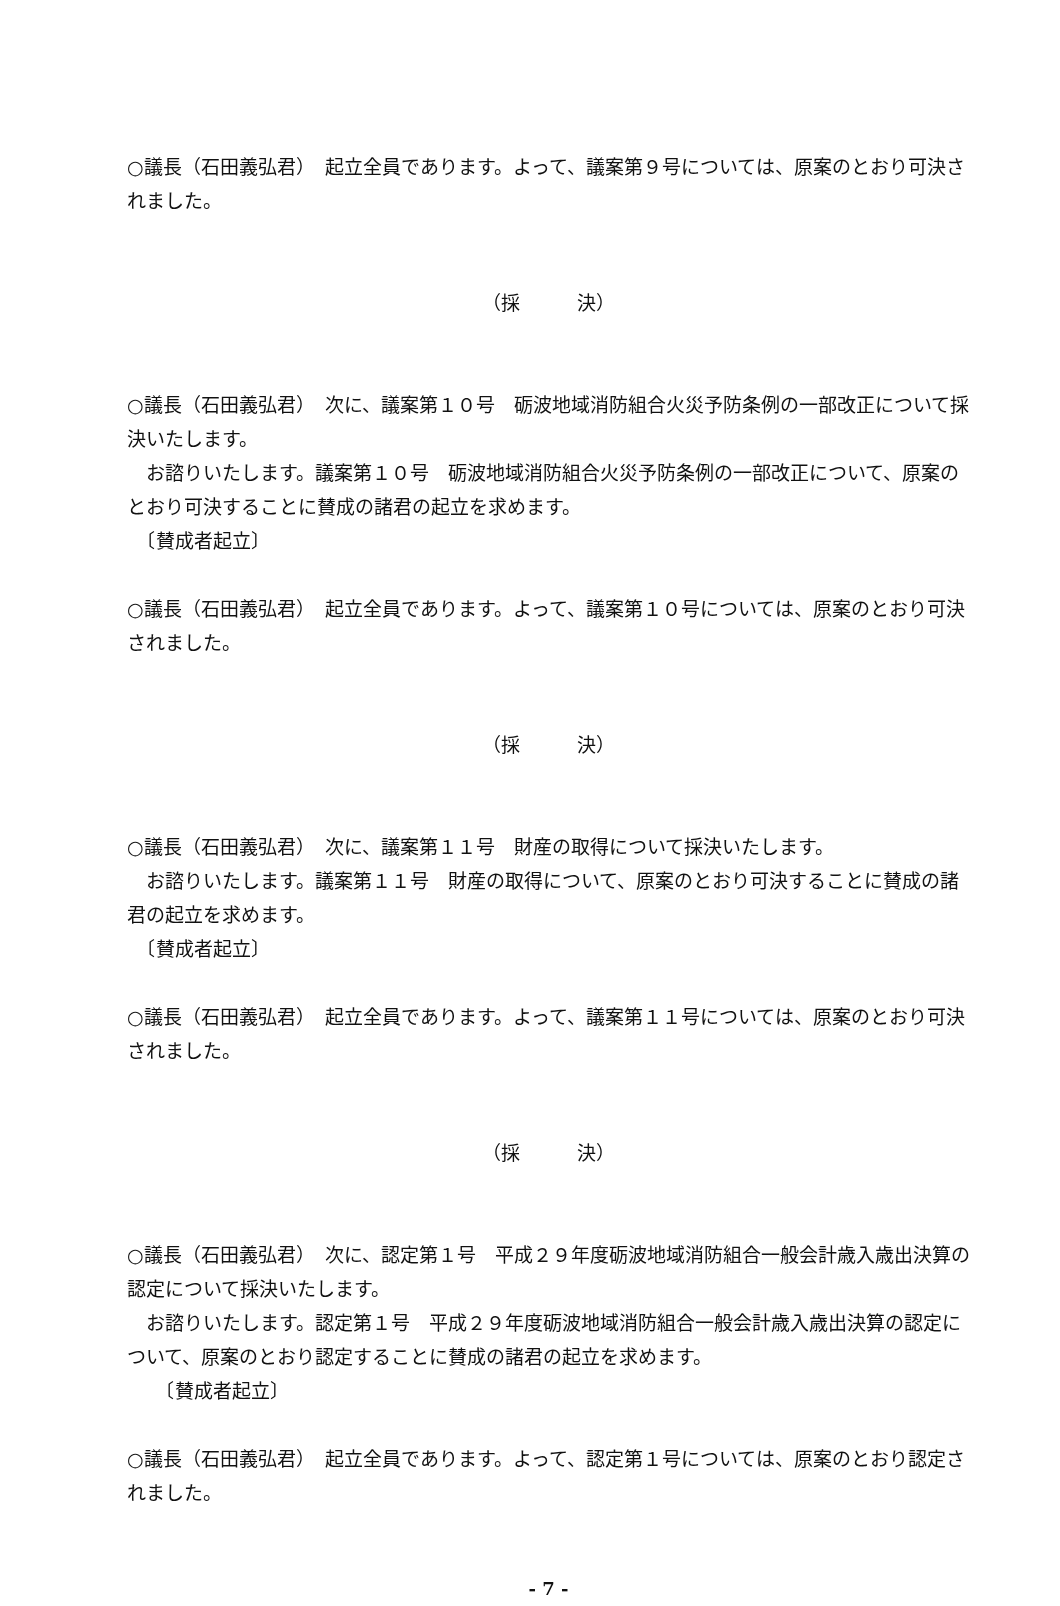○議長（石田義弘君）　起立全員であります。よって、議案第９号については、原案のとおり可決されました。
（採　　　決）
○議長（石田義弘君）　次に、議案第１０号　砺波地域消防組合火災予防条例の一部改正について採決いたします。
　お諮りいたします。議案第１０号　砺波地域消防組合火災予防条例の一部改正について、原案のとおり可決することに賛成の諸君の起立を求めます。
　〔賛成者起立〕
○議長（石田義弘君）　起立全員であります。よって、議案第１０号については、原案のとおり可決されました。
（採　　　決）
○議長（石田義弘君）　次に、議案第１１号　財産の取得について採決いたします。
　お諮りいたします。議案第１１号　財産の取得について、原案のとおり可決することに賛成の諸君の起立を求めます。
　〔賛成者起立〕
○議長（石田義弘君）　起立全員であります。よって、議案第１１号については、原案のとおり可決されました。
（採　　　決）
○議長（石田義弘君）　次に、認定第１号　平成２９年度砺波地域消防組合一般会計歳入歳出決算の認定について採決いたします。
　お諮りいたします。認定第１号　平成２９年度砺波地域消防組合一般会計歳入歳出決算の認定について、原案のとおり認定することに賛成の諸君の起立を求めます。
　　〔賛成者起立〕
○議長（石田義弘君）　起立全員であります。よって、認定第１号については、原案のとおり認定されました。
- 7 -